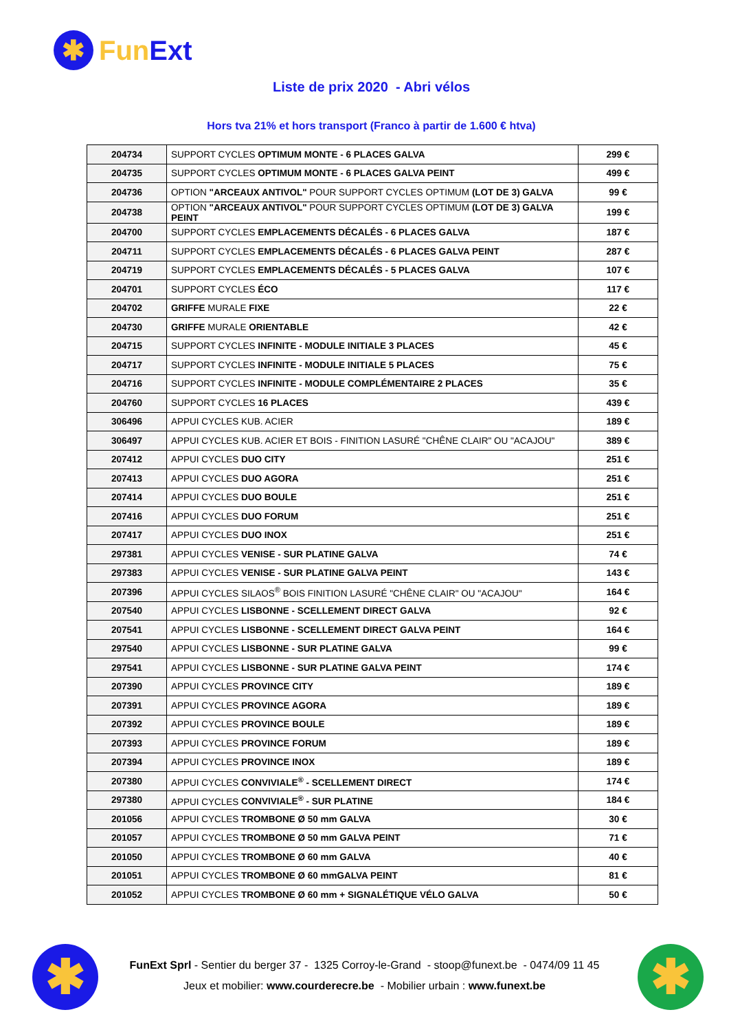✱
Fun Ext
Liste de prix 2020 - Abri vélos
Hors tva 21% et hors transport (Franco à partir de 1.600 € htva)
| 204734 | SUPPORT CYCLES OPTIMUM MONTE - 6 PLACES GALVA | 299 € |
| 204735 | SUPPORT CYCLES OPTIMUM MONTE - 6 PLACES GALVA PEINT | 499 € |
| 204736 | OPTION "ARCEAUX ANTIVOL" POUR SUPPORT CYCLES OPTIMUM (LOT DE 3) GALVA | 99 € |
| 204738 | OPTION "ARCEAUX ANTIVOL" POUR SUPPORT CYCLES OPTIMUM (LOT DE 3) GALVA PEINT | 199 € |
| 204700 | SUPPORT CYCLES EMPLACEMENTS DÉCALÉS - 6 PLACES GALVA | 187 € |
| 204711 | SUPPORT CYCLES EMPLACEMENTS DÉCALÉS - 6 PLACES GALVA PEINT | 287 € |
| 204719 | SUPPORT CYCLES EMPLACEMENTS DÉCALÉS - 5 PLACES GALVA | 107 € |
| 204701 | SUPPORT CYCLES ÉCO | 117 € |
| 204702 | GRIFFE MURALE FIXE | 22 € |
| 204730 | GRIFFE MURALE ORIENTABLE | 42 € |
| 204715 | SUPPORT CYCLES INFINITE - MODULE INITIALE 3 PLACES | 45 € |
| 204717 | SUPPORT CYCLES INFINITE - MODULE INITIALE 5 PLACES | 75 € |
| 204716 | SUPPORT CYCLES INFINITE - MODULE COMPLÉMENTAIRE 2 PLACES | 35 € |
| 204760 | SUPPORT CYCLES 16 PLACES | 439 € |
| 306496 | APPUI CYCLES KUB. ACIER | 189 € |
| 306497 | APPUI CYCLES KUB. ACIER ET BOIS - FINITION LASURÉ "CHÊNE CLAIR" OU "ACAJOU" | 389 € |
| 207412 | APPUI CYCLES DUO CITY | 251 € |
| 207413 | APPUI CYCLES DUO AGORA | 251 € |
| 207414 | APPUI CYCLES DUO BOULE | 251 € |
| 207416 | APPUI CYCLES DUO FORUM | 251 € |
| 207417 | APPUI CYCLES DUO INOX | 251 € |
| 297381 | APPUI CYCLES VENISE - SUR PLATINE GALVA | 74 € |
| 297383 | APPUI CYCLES VENISE - SUR PLATINE GALVA PEINT | 143 € |
| 207396 | APPUI CYCLES SILAOS<sup>®</sup> BOIS FINITION LASURÉ "CHÊNE CLAIR" OU "ACAJOU" | 164 € |
| 207540 | APPUI CYCLES LISBONNE - SCELLEMENT DIRECT GALVA | 92 € |
| 207541 | APPUI CYCLES LISBONNE - SCELLEMENT DIRECT GALVA PEINT | 164 € |
| 297540 | APPUI CYCLES LISBONNE - SUR PLATINE GALVA | 99 € |
| 297541 | APPUI CYCLES LISBONNE - SUR PLATINE GALVA PEINT | 174 € |
| 207390 | APPUI CYCLES PROVINCE CITY | 189 € |
| 207391 | APPUI CYCLES PROVINCE AGORA | 189 € |
| 207392 | APPUI CYCLES PROVINCE BOULE | 189 € |
| 207393 | APPUI CYCLES PROVINCE FORUM | 189 € |
| 207394 | APPUI CYCLES PROVINCE INOX | 189 € |
| 207380 | APPUI CYCLES CONVIVIALE<sup>®</sup> - SCELLEMENT DIRECT | 174 € |
| 297380 | APPUI CYCLES CONVIVIALE<sup>®</sup> - SUR PLATINE | 184 € |
| 201056 | APPUI CYCLES TROMBONE Ø 50 mm GALVA | 30 € |
| 201057 | APPUI CYCLES TROMBONE Ø 50 mm GALVA PEINT | 71 € |
| 201050 | APPUI CYCLES TROMBONE Ø 60 mm GALVA | 40 € |
| 201051 | APPUI CYCLES TROMBONE Ø 60 mmGALVA PEINT | 81 € |
| 201052 | APPUI CYCLES TROMBONE Ø 60 mm + SIGNALÉTIQUE VÉLO GALVA | 50 € |
✱ ✱
FunExt Sprl - Sentier du berger 37 - 1325 Corroy-le-Grand - stoop@funext.be - 0474/09 11 45
Jeux et mobilier: www.courderecre.be - Mobilier urbain : www.funext.be